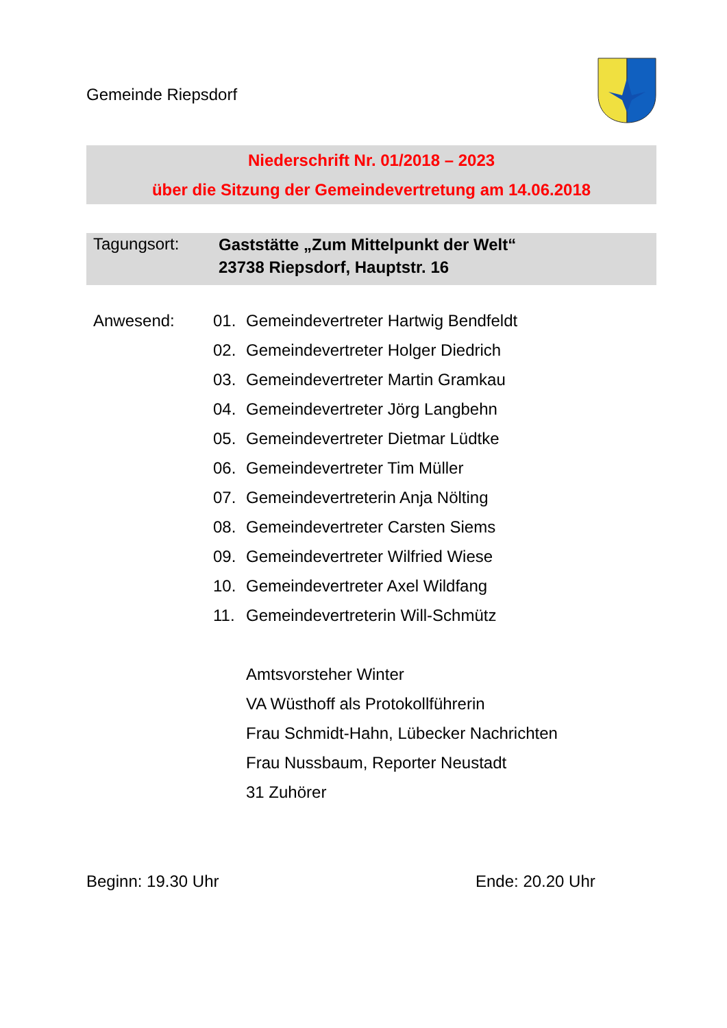Gemeinde Riepsdorf
Niederschrift Nr. 01/2018 – 2023
über die Sitzung der Gemeindevertretung am 14.06.2018
Tagungsort:
Gaststätte „Zum Mittelpunkt der Welt“
23738 Riepsdorf, Hauptstr. 16
Anwesend:
01. Gemeindevertreter Hartwig Bendfeldt
02. Gemeindevertreter Holger Diedrich
03. Gemeindevertreter Martin Gramkau
04. Gemeindevertreter Jörg Langbehn
05. Gemeindevertreter Dietmar Lüdtke
06. Gemeindevertreter Tim Müller
07. Gemeindevertreterin Anja Nölting
08. Gemeindevertreter Carsten Siems
09. Gemeindevertreter Wilfried Wiese
10. Gemeindevertreter Axel Wildfang
11. Gemeindevertreterin Will-Schmütz
Amtsvorsteher Winter
VA Wüsthoff als Protokollführerin
Frau Schmidt-Hahn, Lübecker Nachrichten
Frau Nussbaum, Reporter Neustadt
31 Zuhörer
Beginn: 19.30 Uhr Ende: 20.20 Uhr